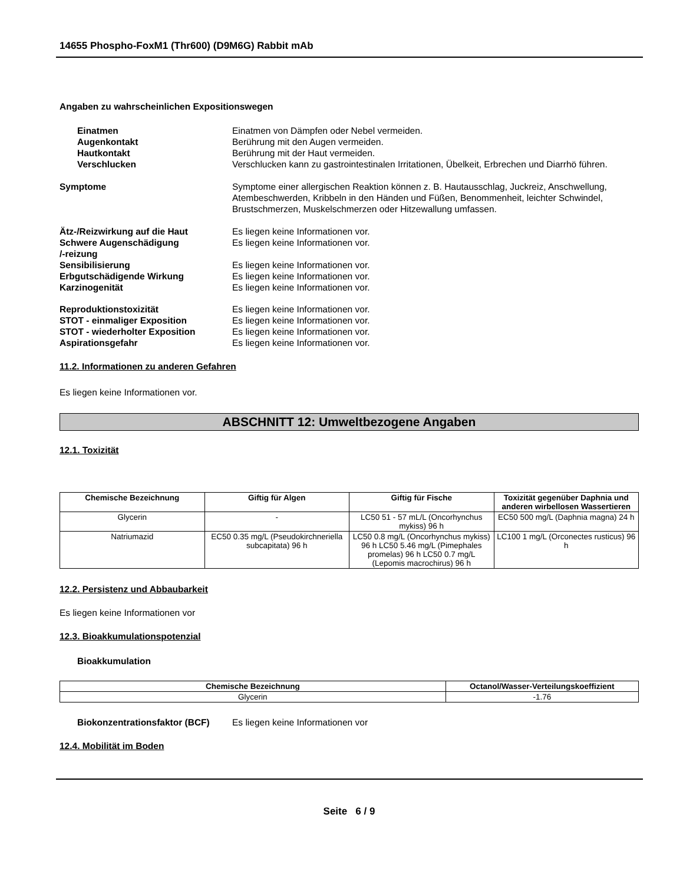14655 Phospho-FoxM1 (Thr600) (D9M6G) Rabbit mAb
Angaben zu wahrscheinlichen Expositionswegen
Einatmen Einatmen von Dämpfen oder Nebel vermeiden.
Augenkontakt Berührung mit den Augen vermeiden.
Hautkontakt Berührung mit der Haut vermeiden.
Verschlucken Verschlucken kann zu gastrointestinalen Irritationen, Übelkeit, Erbrechen und Diarrhö führen.
Symptome Symptome einer allergischen Reaktion können z. B. Hautausschlag, Juckreiz, Anschwellung, Atembeschwerden, Kribbeln in den Händen und Füßen, Benommenheit, leichter Schwindel, Brustschmerzen, Muskelschmerzen oder Hitzewallung umfassen.
Ätz-/Reizwirkung auf die Haut Es liegen keine Informationen vor.
Schwere Augenschädigung
/-reizung
Es liegen keine Informationen vor.
Sensibilisierung Es liegen keine Informationen vor.
Erbgutschädigende Wirkung Es liegen keine Informationen vor.
Karzinogenität Es liegen keine Informationen vor.
Reproduktionstoxizität Es liegen keine Informationen vor.
STOT - einmaliger Exposition Es liegen keine Informationen vor.
STOT - wiederholter Exposition Es liegen keine Informationen vor.
Aspirationsgefahr Es liegen keine Informationen vor.
11.2. Informationen zu anderen Gefahren
Es liegen keine Informationen vor.
ABSCHNITT 12: Umweltbezogene Angaben
12.1. Toxizität
| Chemische Bezeichnung | Giftig für Algen | Giftig für Fische | Toxizität gegenüber Daphnia und anderen wirbellosen Wassertieren |
| --- | --- | --- | --- |
| Glycerin | - | LC50 51 - 57 mL/L (Oncorhynchus mykiss) 96 h | EC50 500 mg/L (Daphnia magna) 24 h |
| Natriumazid | EC50 0.35 mg/L (Pseudokirchneriella subcapitata) 96 h | LC50 0.8 mg/L (Oncorhynchus mykiss) 96 h LC50 5.46 mg/L (Pimephales promelas) 96 h LC50 0.7 mg/L (Lepomis macrochirus) 96 h | LC100 1 mg/L (Orconectes rusticus) 96 h |
12.2. Persistenz und Abbaubarkeit
Es liegen keine Informationen vor
12.3. Bioakkumulationspotenzial
Bioakkumulation
| Chemische Bezeichnung | Octanol/Wasser-Verteilungskoeffizient |
| --- | --- |
| Glycerin | -1.76 |
Biokonzentrationsfaktor (BCF)
Es liegen keine Informationen vor
12.4. Mobilität im Boden
Seite 6 / 9